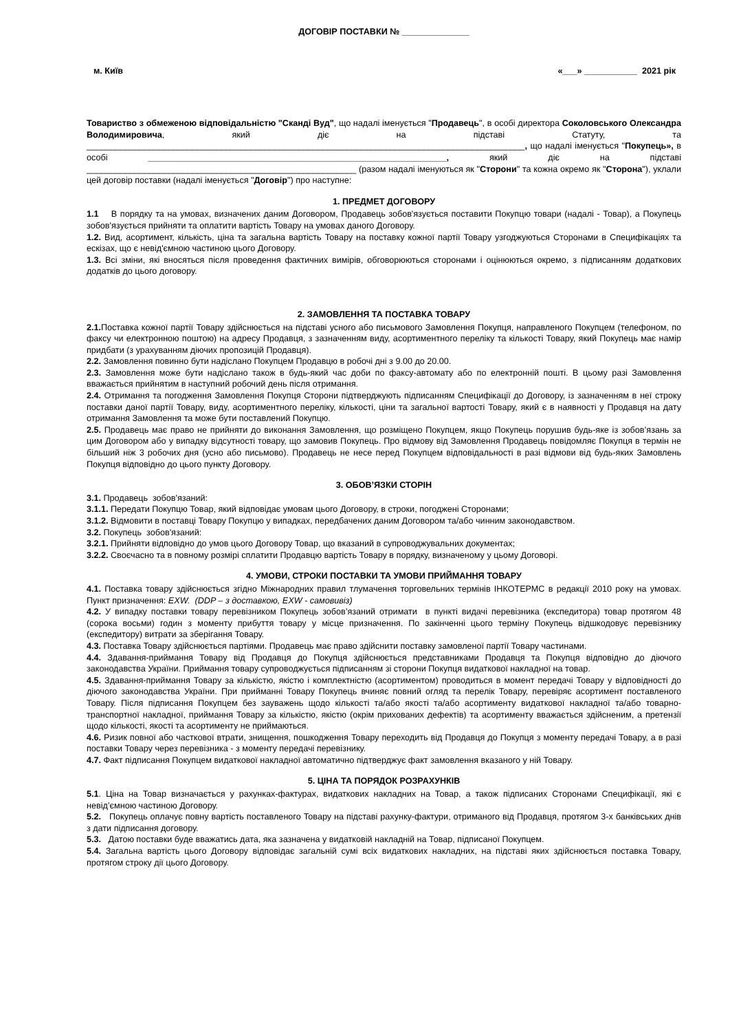ДОГОВІР ПОСТАВКИ № ______________
м. Київ «___» ___________ 2021 рік
Товариство з обмеженою відповідальністю "Сканді Вуд", що надалі іменується "Продавець", в особі директора Соколовського Олександра Володимировича, який діє на підставі Статуту, та ___________________________________________________________________________________________, що надалі іменується "Покупець», в особі ______________________________________________________________, який діє на підставі ________________________________________________________ (разом надалі іменуються як "Сторони" та кожна окремо як "Сторона"), уклали цей договір поставки (надалі іменується "Договір") про наступне:
1. ПРЕДМЕТ ДОГОВОРУ
1.1 В порядку та на умовах, визначених даним Договором, Продавець зобов'язується поставити Покупцю товари (надалі - Товар), а Покупець зобов'язується прийняти та оплатити вартість Товару на умовах даного Договору.
1.2. Вид, асортимент, кількість, ціна та загальна вартість Товару на поставку кожної партії Товару узгоджуються Сторонами в Специфікаціях та ескізах, що є невід'ємною частиною цього Договору.
1.3. Всі зміни, які вносяться після проведення фактичних вимірів, обговорюються сторонами і оцінюються окремо, з підписанням додаткових додатків до цього договору.
2. ЗАМОВЛЕННЯ ТА ПОСТАВКА ТОВАРУ
2.1. Поставка кожної партії Товару здійснюється на підставі усного або письмового Замовлення Покупця, направленого Покупцем (телефоном, по факсу чи електронною поштою) на адресу Продавця, з зазначенням виду, асортиментного переліку та кількості Товару, який Покупець має намір придбати (з урахуванням діючих пропозицій Продавця).
2.2. Замовлення повинно бути надіслано Покупцем Продавцю в робочі дні з 9.00 до 20.00.
2.3. Замовлення може бути надіслано також в будь-який час доби по факсу-автомату або по електронній пошті. В цьому разі Замовлення вважається прийнятим в наступний робочий день після отримання.
2.4. Отримання та погодження Замовлення Покупця Сторони підтверджують підписанням Специфікації до Договору, із зазначенням в неї строку поставки даної партії Товару, виду, асортиментного переліку, кількості, ціни та загальної вартості Товару, який є в наявності у Продавця на дату отримання Замовлення та може бути поставлений Покупцю.
2.5. Продавець має право не прийняти до виконання Замовлення, що розміщено Покупцем, якщо Покупець порушив будь-яке із зобов’язань за цим Договором або у випадку відсутності товару, що замовив Покупець. Про відмову від Замовлення Продавець повідомляє Покупця в термін не більший ніж 3 робочих дня (усно або письмово). Продавець не несе перед Покупцем відповідальності в разі відмови від будь-яких Замовлень Покупця відповідно до цього пункту Договору.
3. ОБОВ’ЯЗКИ СТОРІН
3.1. Продавець зобов'язаний:
3.1.1. Передати Покупцю Товар, який відповідає умовам цього Договору, в строки, погоджені Сторонами;
3.1.2. Відмовити в поставці Товару Покупцю у випадках, передбачених даним Договором та/або чинним законодавством.
3.2. Покупець зобов'язаний:
3.2.1. Прийняти відповідно до умов цього Договору Товар, що вказаний в супроводжувальних документах;
3.2.2. Своєчасно та в повному розмірі сплатити Продавцю вартість Товару в порядку, визначеному у цьому Договорі.
4. УМОВИ, СТРОКИ ПОСТАВКИ ТА УМОВИ ПРИЙМАННЯ ТОВАРУ
4.1. Поставка товару здійснюється згідно Міжнародних правил тлумачення торговельних термінів ІНКОТЕРМС в редакції 2010 року на умовах. Пункт призначення: EXW. (DDP – з доставкою, EXW - самовивіз)
4.2. У випадку поставки товару перевізником Покупець зобов’язаний отримати в пункті видачі перевізника (експедитора) товар протягом 48 (сорока восьми) годин з моменту прибуття товару у місце призначення. По закінченні цього терміну Покупець відшкодовує перевізнику (експедитору) витрати за зберігання Товару.
4.3. Поставка Товару здійснюється партіями. Продавець має право здійснити поставку замовленої партії Товару частинами.
4.4. Здавання-приймання Товару від Продавця до Покупця здійснюється представниками Продавця та Покупця відповідно до діючого законодавства України. Приймання товару супроводжується підписанням зі сторони Покупця видаткової накладної на товар.
4.5. Здавання-приймання Товару за кількістю, якістю і комплектністю (асортиментом) проводиться в момент передачі Товару у відповідності до діючого законодавства України. При прийманні Товару Покупець вчиняє повний огляд та перелік Товару, перевіряє асортимент поставленого Товару. Після підписання Покупцем без зауважень щодо кількості та/або якості та/або асортименту видаткової накладної та/або товарно-транспортної накладної, приймання Товару за кількістю, якістю (окрім прихованих дефектів) та асортименту вважається здійсненим, а претензії щодо кількості, якості та асортименту не приймаються.
4.6. Ризик повної або часткової втрати, знищення, пошкодження Товару переходить від Продавця до Покупця з моменту передачі Товару, а в разі поставки Товару через перевізника - з моменту передачі перевізнику.
4.7. Факт підписання Покупцем видаткової накладної автоматично підтверджує факт замовлення вказаного у ній Товару.
5. ЦІНА ТА ПОРЯДОК РОЗРАХУНКІВ
5.1. Ціна на Товар визначається у рахунках-фактурах, видаткових накладних на Товар, а також підписаних Сторонами Специфікації, які є невід’ємною частиною Договору.
5.2. Покупець оплачує повну вартість поставленого Товару на підставі рахунку-фактури, отриманого від Продавця, протягом 3-х банківських днів з дати підписання договору.
5.3. Датою поставки буде вважатись дата, яка зазначена у видатковій накладній на Товар, підписаної Покупцем.
5.4. Загальна вартість цього Договору відповідає загальній сумі всіх видаткових накладних, на підставі яких здійснюється поставка Товару, протягом строку дії цього Договору.